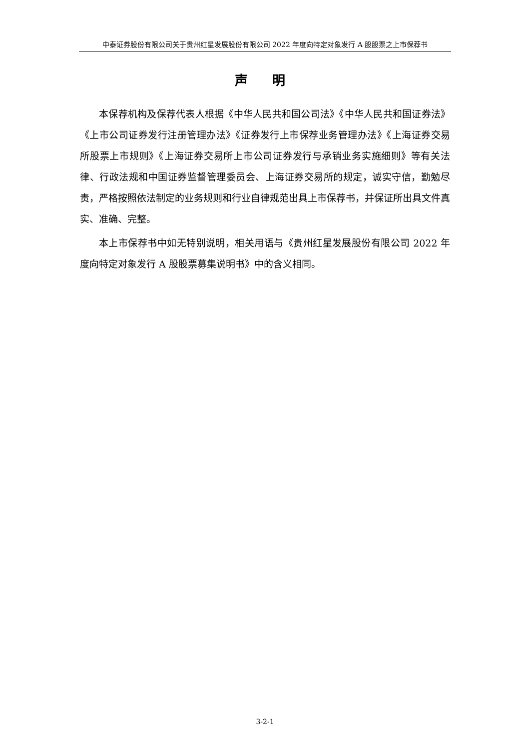中泰证券股份有限公司关于贵州红星发展股份有限公司 2022 年度向特定对象发行 A 股股票之上市保荐书
声 明
本保荐机构及保荐代表人根据《中华人民共和国公司法》《中华人民共和国证券法》《上市公司证券发行注册管理办法》《证券发行上市保荐业务管理办法》《上海证券交易所股票上市规则》《上海证券交易所上市公司证券发行与承销业务实施细则》等有关法律、行政法规和中国证券监督管理委员会、上海证券交易所的规定，诚实守信，勤勉尽责，严格按照依法制定的业务规则和行业自律规范出具上市保荐书，并保证所出具文件真实、准确、完整。
本上市保荐书中如无特别说明，相关用语与《贵州红星发展股份有限公司 2022 年度向特定对象发行 A 股股票募集说明书》中的含义相同。
3-2-1